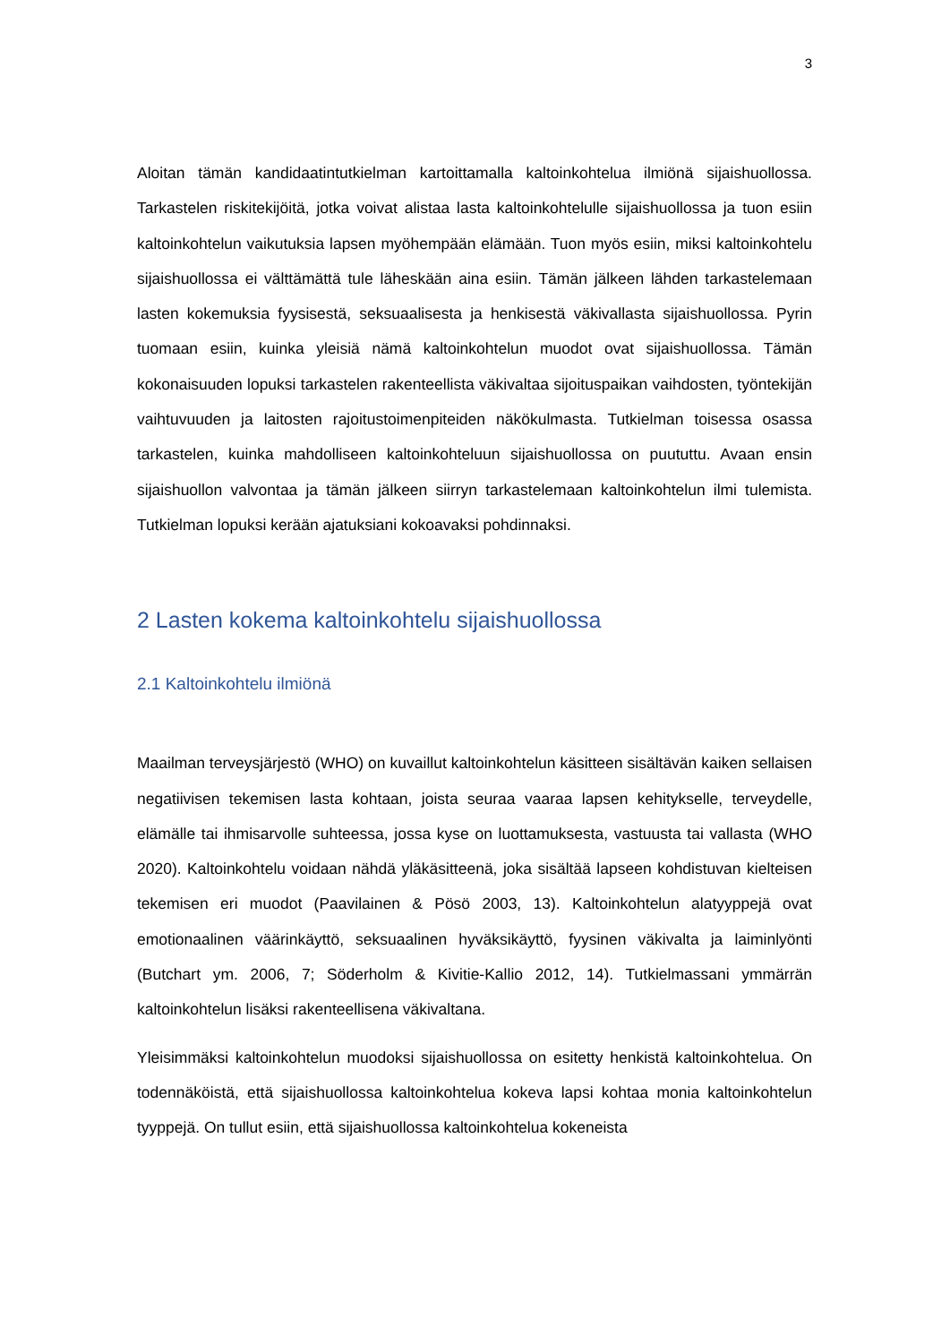3
Aloitan tämän kandidaatintutkielman kartoittamalla kaltoinkohtelua ilmiönä sijaishuollossa. Tarkastelen riskitekijöitä, jotka voivat alistaa lasta kaltoinkohtelulle sijaishuollossa ja tuon esiin kaltoinkohtelun vaikutuksia lapsen myöhempään elämään. Tuon myös esiin, miksi kaltoinkohtelu sijaishuollossa ei välttämättä tule läheskään aina esiin. Tämän jälkeen lähden tarkastelemaan lasten kokemuksia fyysisestä, seksuaalisesta ja henkisestä väkivallasta sijaishuollossa. Pyrin tuomaan esiin, kuinka yleisiä nämä kaltoinkohtelun muodot ovat sijaishuollossa. Tämän kokonaisuuden lopuksi tarkastelen rakenteellista väkivaltaa sijoituspaikan vaihdosten, työntekijän vaihtuvuuden ja laitosten rajoitustoimenpiteiden näkökulmasta. Tutkielman toisessa osassa tarkastelen, kuinka mahdolliseen kaltoinkohteluun sijaishuollossa on puututtu. Avaan ensin sijaishuollon valvontaa ja tämän jälkeen siirryn tarkastelemaan kaltoinkohtelun ilmi tulemista. Tutkielman lopuksi kerään ajatuksiani kokoavaksi pohdinnaksi.
2 Lasten kokema kaltoinkohtelu sijaishuollossa
2.1 Kaltoinkohtelu ilmiönä
Maailman terveysjärjestö (WHO) on kuvaillut kaltoinkohtelun käsitteen sisältävän kaiken sellaisen negatiivisen tekemisen lasta kohtaan, joista seuraa vaaraa lapsen kehitykselle, terveydelle, elämälle tai ihmisarvolle suhteessa, jossa kyse on luottamuksesta, vastuusta tai vallasta (WHO 2020). Kaltoinkohtelu voidaan nähdä yläkäsitteenä, joka sisältää lapseen kohdistuvan kielteisen tekemisen eri muodot (Paavilainen & Pösö 2003, 13). Kaltoinkohtelun alatyyppejä ovat emotionaalinen väärinkäyttö, seksuaalinen hyväksikäyttö, fyysinen väkivalta ja laiminlyönti (Butchart ym. 2006, 7; Söderholm & Kivitie-Kallio 2012, 14). Tutkielmassani ymmärrän kaltoinkohtelun lisäksi rakenteellisena väkivaltana.
Yleisimmäksi kaltoinkohtelun muodoksi sijaishuollossa on esitetty henkistä kaltoinkohtelua. On todennäköistä, että sijaishuollossa kaltoinkohtelua kokeva lapsi kohtaa monia kaltoinkohtelun tyyppejä. On tullut esiin, että sijaishuollossa kaltoinkohtelua kokeneista